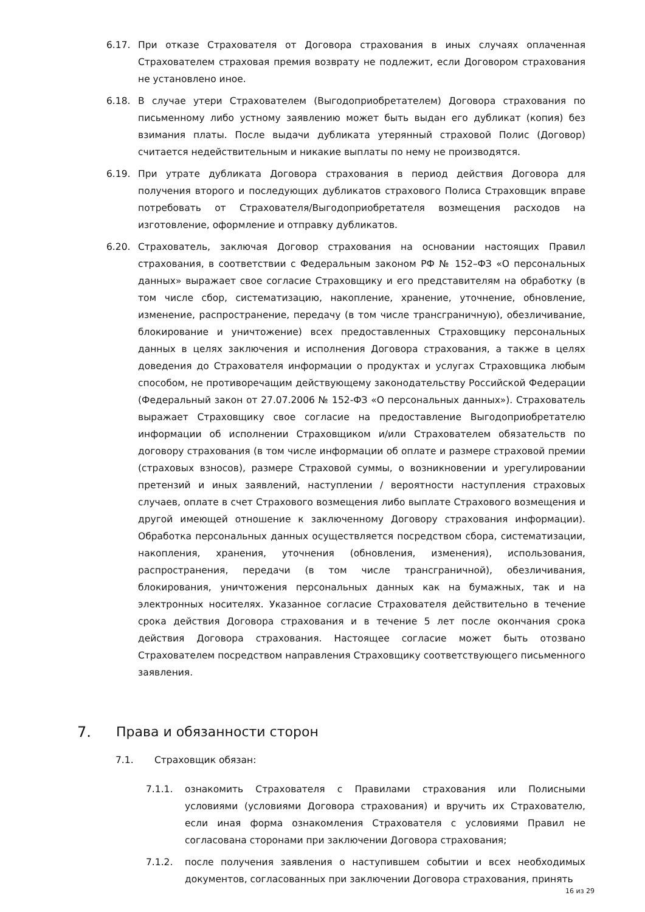6.17. При отказе Страхователя от Договора страхования в иных случаях оплаченная Страхователем страховая премия возврату не подлежит, если Договором страхования не установлено иное.
6.18. В случае утери Страхователем (Выгодоприобретателем) Договора страхования по письменному либо устному заявлению может быть выдан его дубликат (копия) без взимания платы. После выдачи дубликата утерянный страховой Полис (Договор) считается недействительным и никакие выплаты по нему не производятся.
6.19. При утрате дубликата Договора страхования в период действия Договора для получения второго и последующих дубликатов страхового Полиса Страховщик вправе потребовать от Страхователя/Выгодоприобретателя возмещения расходов на изготовление, оформление и отправку дубликатов.
6.20. Страхователь, заключая Договор страхования на основании настоящих Правил страхования, в соответствии с Федеральным законом РФ № 152–ФЗ «О персональных данных» выражает свое согласие Страховщику и его представителям на обработку (в том числе сбор, систематизацию, накопление, хранение, уточнение, обновление, изменение, распространение, передачу (в том числе трансграничную), обезличивание, блокирование и уничтожение) всех предоставленных Страховщику персональных данных в целях заключения и исполнения Договора страхования, а также в целях доведения до Страхователя информации о продуктах и услугах Страховщика любым способом, не противоречащим действующему законодательству Российской Федерации (Федеральный закон от 27.07.2006 № 152-ФЗ «О персональных данных»). Страхователь выражает Страховщику свое согласие на предоставление Выгодоприобретателю информации об исполнении Страховщиком и/или Страхователем обязательств по договору страхования (в том числе информации об оплате и размере страховой премии (страховых взносов), размере Страховой суммы, о возникновении и урегулировании претензий и иных заявлений, наступлении / вероятности наступления страховых случаев, оплате в счет Страхового возмещения либо выплате Страхового возмещения и другой имеющей отношение к заключенному Договору страхования информации). Обработка персональных данных осуществляется посредством сбора, систематизации, накопления, хранения, уточнения (обновления, изменения), использования, распространения, передачи (в том числе трансграничной), обезличивания, блокирования, уничтожения персональных данных как на бумажных, так и на электронных носителях. Указанное согласие Страхователя действительно в течение срока действия Договора страхования и в течение 5 лет после окончания срока действия Договора страхования. Настоящее согласие может быть отозвано Страхователем посредством направления Страховщику соответствующего письменного заявления.
7. Права и обязанности сторон
7.1. Страховщик обязан:
7.1.1. ознакомить Страхователя с Правилами страхования или Полисными условиями (условиями Договора страхования) и вручить их Страхователю, если иная форма ознакомления Страхователя с условиями Правил не согласована сторонами при заключении Договора страхования;
7.1.2. после получения заявления о наступившем событии и всех необходимых документов, согласованных при заключении Договора страхования, принять
16 из 29